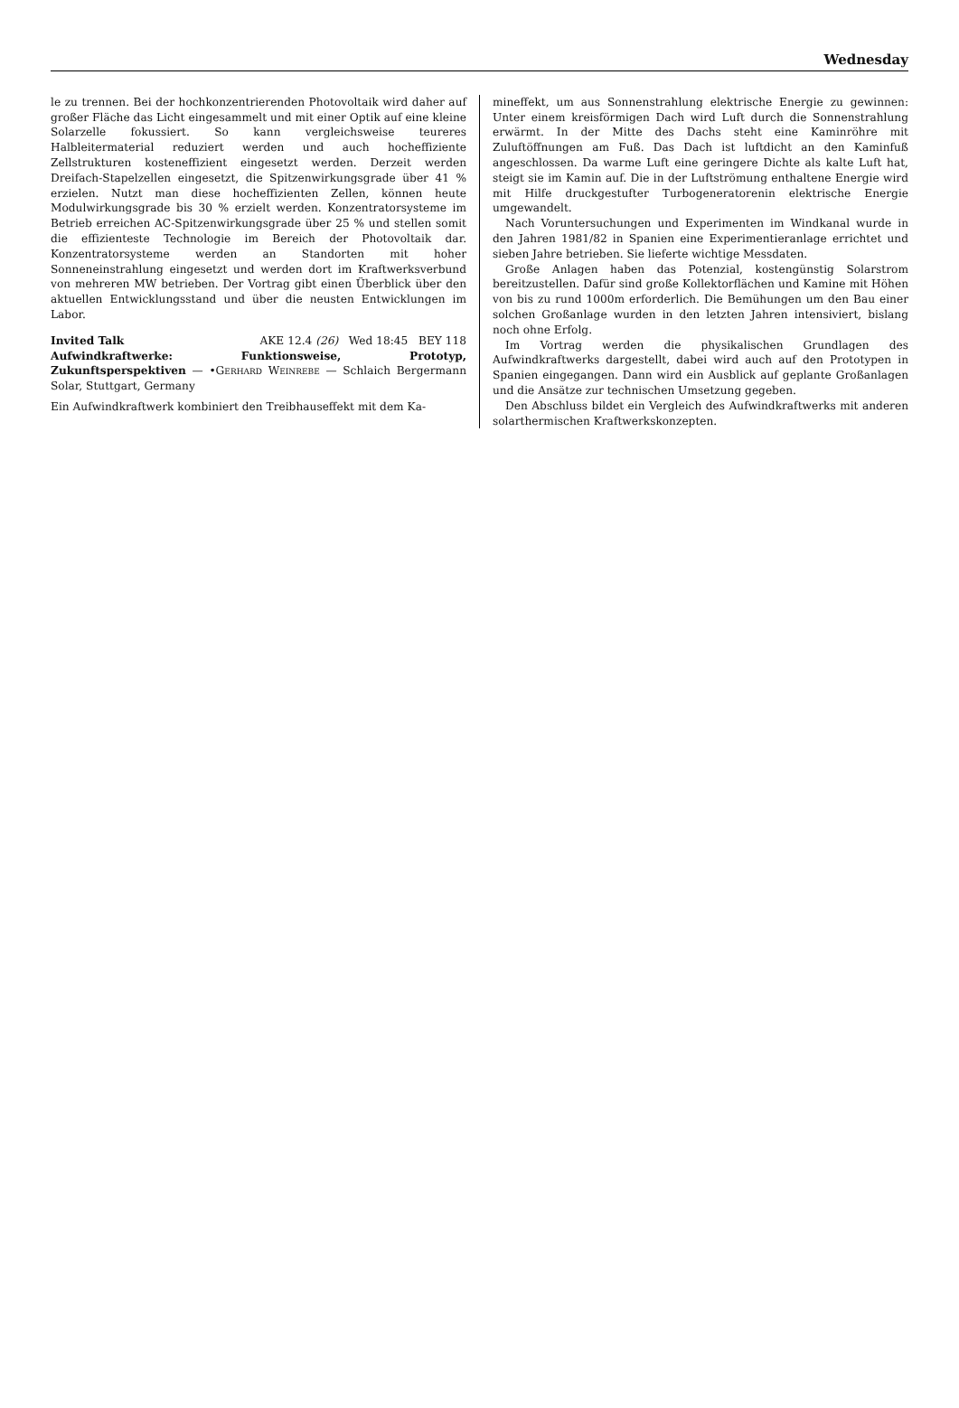Wednesday
le zu trennen. Bei der hochkonzentrierenden Photovoltaik wird daher auf großer Fläche das Licht eingesammelt und mit einer Optik auf eine kleine Solarzelle fokussiert. So kann vergleichsweise teureres Halbleitermaterial reduziert werden und auch hocheffiziente Zellstrukturen kosteneffizient eingesetzt werden. Derzeit werden Dreifach-Stapelzellen eingesetzt, die Spitzenwirkungsgrade über 41 % erzielen. Nutzt man diese hocheffizienten Zellen, können heute Modulwirkungsgrade bis 30 % erzielt werden. Konzentratorsysteme im Betrieb erreichen AC-Spitzenwirkungsgrade über 25 % und stellen somit die effizienteste Technologie im Bereich der Photovoltaik dar. Konzentratorsysteme werden an Standorten mit hoher Sonneneinstrahlung eingesetzt und werden dort im Kraftwerksverbund von mehreren MW betrieben. Der Vortrag gibt einen Überblick über den aktuellen Entwicklungsstand und über die neusten Entwicklungen im Labor.
Invited Talk AKE 12.4 (26) Wed 18:45 BEY 118
Aufwindkraftwerke: Funktionsweise, Prototyp, Zukunftsperspektiven — •Gerhard Weinrebe — Schlaich Bergermann Solar, Stuttgart, Germany
Ein Aufwindkraftwerk kombiniert den Treibhauseffekt mit dem Ka-
mineffekt, um aus Sonnenstrahlung elektrische Energie zu gewinnen: Unter einem kreisförmigen Dach wird Luft durch die Sonnenstrahlung erwärmt. In der Mitte des Dachs steht eine Kaminröhre mit Zuluftöffnungen am Fuß. Das Dach ist luftdicht an den Kaminfuß angeschlossen. Da warme Luft eine geringere Dichte als kalte Luft hat, steigt sie im Kamin auf. Die in der Luftströmung enthaltene Energie wird mit Hilfe druckgestufter Turbogeneratorenin elektrische Energie umgewandelt.
Nach Voruntersuchungen und Experimenten im Windkanal wurde in den Jahren 1981/82 in Spanien eine Experimentieranlage errichtet und sieben Jahre betrieben. Sie lieferte wichtige Messdaten.
Große Anlagen haben das Potenzial, kostengünstig Solarstrom bereitzustellen. Dafür sind große Kollektorflächen und Kamine mit Höhen von bis zu rund 1000m erforderlich. Die Bemühungen um den Bau einer solchen Großanlage wurden in den letzten Jahren intensiviert, bislang noch ohne Erfolg.
Im Vortrag werden die physikalischen Grundlagen des Aufwindkraftwerks dargestellt, dabei wird auch auf den Prototypen in Spanien eingegangen. Dann wird ein Ausblick auf geplante Großanlagen und die Ansätze zur technischen Umsetzung gegeben.
Den Abschluss bildet ein Vergleich des Aufwindkraftwerks mit anderen solarthermischen Kraftwerkskonzepten.